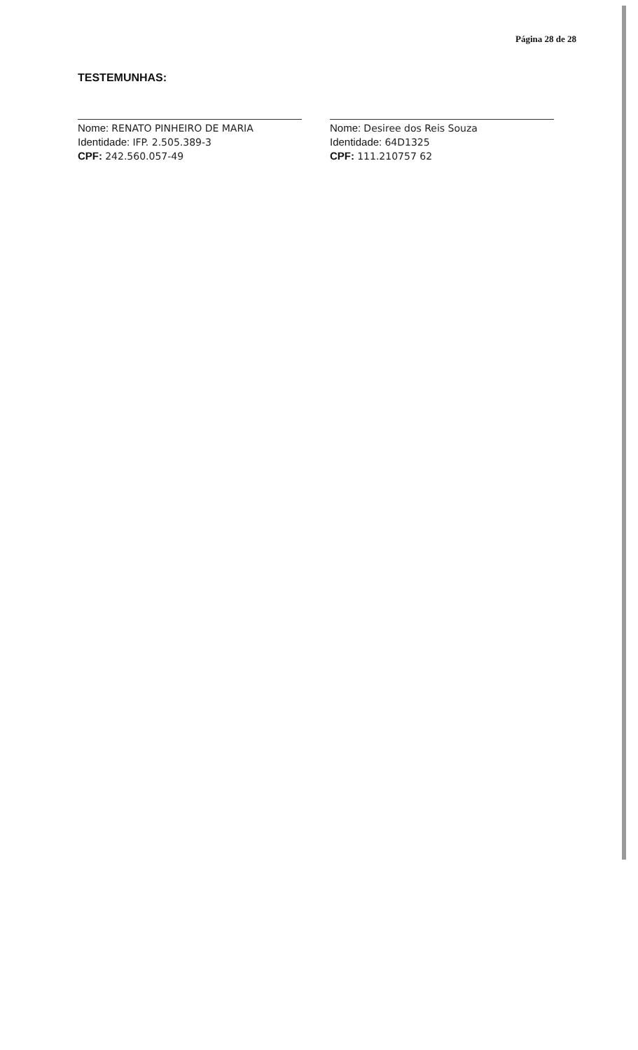Página 28 de 28
TESTEMUNHAS:
Nome: RENATO PINHEIRO DE MARIA
Identidade: IFP. 2.505.389-3
CPF: 242.560.057-49
Nome: Desiree dos Reis Souza
Identidade: 64D1325
CPF: 111.210757 62